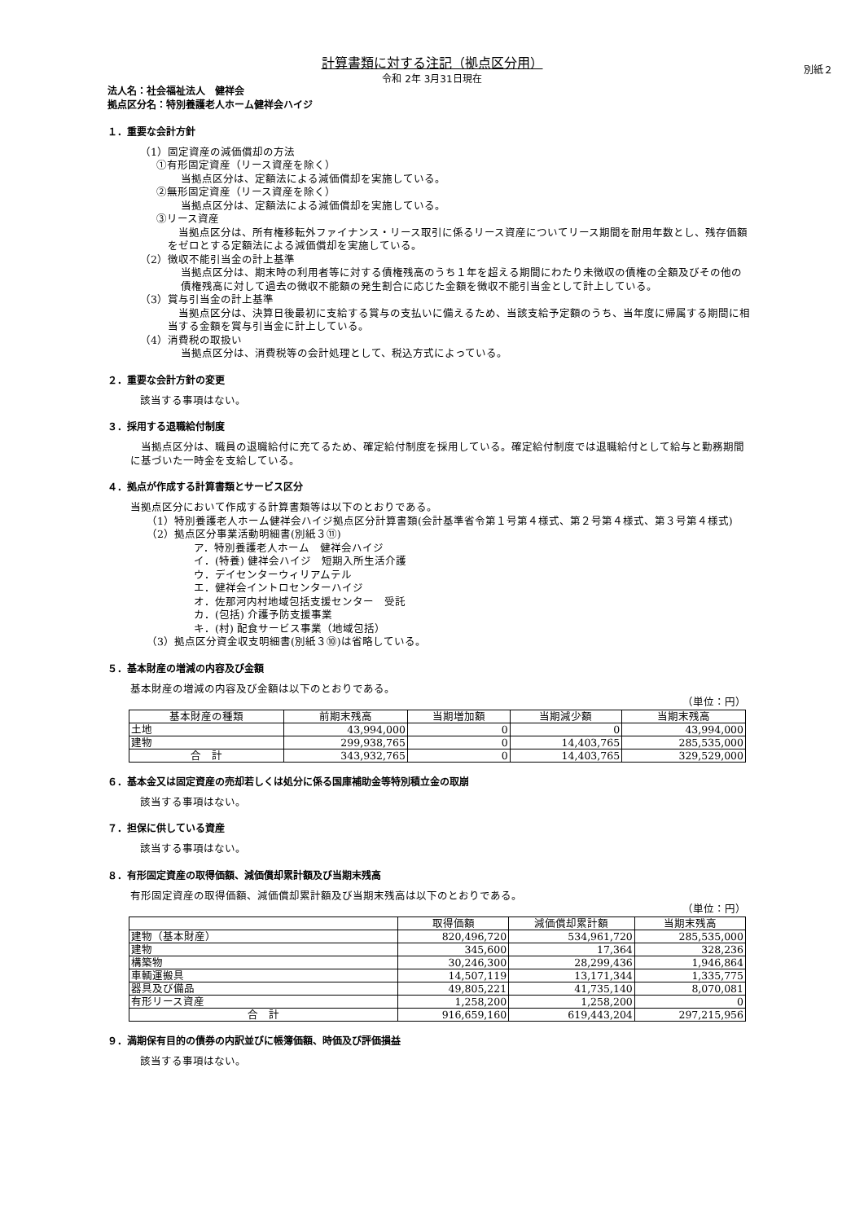別紙２
計算書類に対する注記（拠点区分用）
令和 2年 3月31日現在
法人名：社会福祉法人　健祥会
拠点区分名：特別養護老人ホーム健祥会ハイジ
１．重要な会計方針
（1）固定資産の減価償却の方法
①有形固定資産（リース資産を除く）
当拠点区分は、定額法による減価償却を実施している。
②無形固定資産（リース資産を除く）
当拠点区分は、定額法による減価償却を実施している。
③リース資産
　当拠点区分は、所有権移転外ファイナンス・リース取引に係るリース資産についてリース期間を耐用年数とし、残存価額をゼロとする定額法による減価償却を実施している。
（2）徴収不能引当金の計上基準
当拠点区分は、期末時の利用者等に対する債権残高のうち１年を超える期間にわたり未徴収の債権の全額及びその他の債権残高に対して過去の徴収不能額の発生割合に応じた金額を徴収不能引当金として計上している。
（3）賞与引当金の計上基準
　当拠点区分は、決算日後最初に支給する賞与の支払いに備えるため、当該支給予定額のうち、当年度に帰属する期間に相当する金額を賞与引当金に計上している。
（4）消費税の取扱い
当拠点区分は、消費税等の会計処理として、税込方式によっている。
２．重要な会計方針の変更
該当する事項はない。
３．採用する退職給付制度
　当拠点区分は、職員の退職給付に充てるため、確定給付制度を採用している。確定給付制度では退職給付として給与と勤務期間に基づいた一時金を支給している。
４．拠点が作成する計算書類とサービス区分
当拠点区分において作成する計算書類等は以下のとおりである。
（1）特別養護老人ホーム健祥会ハイジ拠点区分計算書類(会計基準省令第１号第４様式、第２号第４様式、第３号第４様式)
（2）拠点区分事業活動明細書(別紙３⑪)
ア．特別養護老人ホーム　健祥会ハイジ
イ．(特養) 健祥会ハイジ　短期入所生活介護
ウ．デイセンターウィリアムテル
エ．健祥会イントロセンターハイジ
オ．佐那河内村地域包括支援センター　受託
カ．(包括) 介護予防支援事業
キ．(村) 配食サービス事業（地域包括）
（3）拠点区分資金収支明細書(別紙３⑩)は省略している。
５．基本財産の増減の内容及び金額
基本財産の増減の内容及び金額は以下のとおりである。
（単位：円）
| 基本財産の種類 | 前期末残高 | 当期増加額 | 当期減少額 | 当期末残高 |
| --- | --- | --- | --- | --- |
| 土地 | 43,994,000 | 0 | 0 | 43,994,000 |
| 建物 | 299,938,765 | 0 | 14,403,765 | 285,535,000 |
| 合 計 | 343,932,765 | 0 | 14,403,765 | 329,529,000 |
６．基本金又は固定資産の売却若しくは処分に係る国庫補助金等特別積立金の取崩
該当する事項はない。
７．担保に供している資産
該当する事項はない。
８．有形固定資産の取得価額、減価償却累計額及び当期末残高
有形固定資産の取得価額、減価償却累計額及び当期末残高は以下のとおりである。
（単位：円）
| | 取得価額 | 減価償却累計額 | 当期末残高 |
| --- | --- | --- | --- |
| 建物（基本財産） | 820,496,720 | 534,961,720 | 285,535,000 |
| 建物 | 345,600 | 17,364 | 328,236 |
| 構築物 | 30,246,300 | 28,299,436 | 1,946,864 |
| 車輌運搬具 | 14,507,119 | 13,171,344 | 1,335,775 |
| 器具及び備品 | 49,805,221 | 41,735,140 | 8,070,081 |
| 有形リース資産 | 1,258,200 | 1,258,200 | 0 |
| 合 計 | 916,659,160 | 619,443,204 | 297,215,956 |
９．満期保有目的の債券の内訳並びに帳簿価額、時価及び評価損益
該当する事項はない。